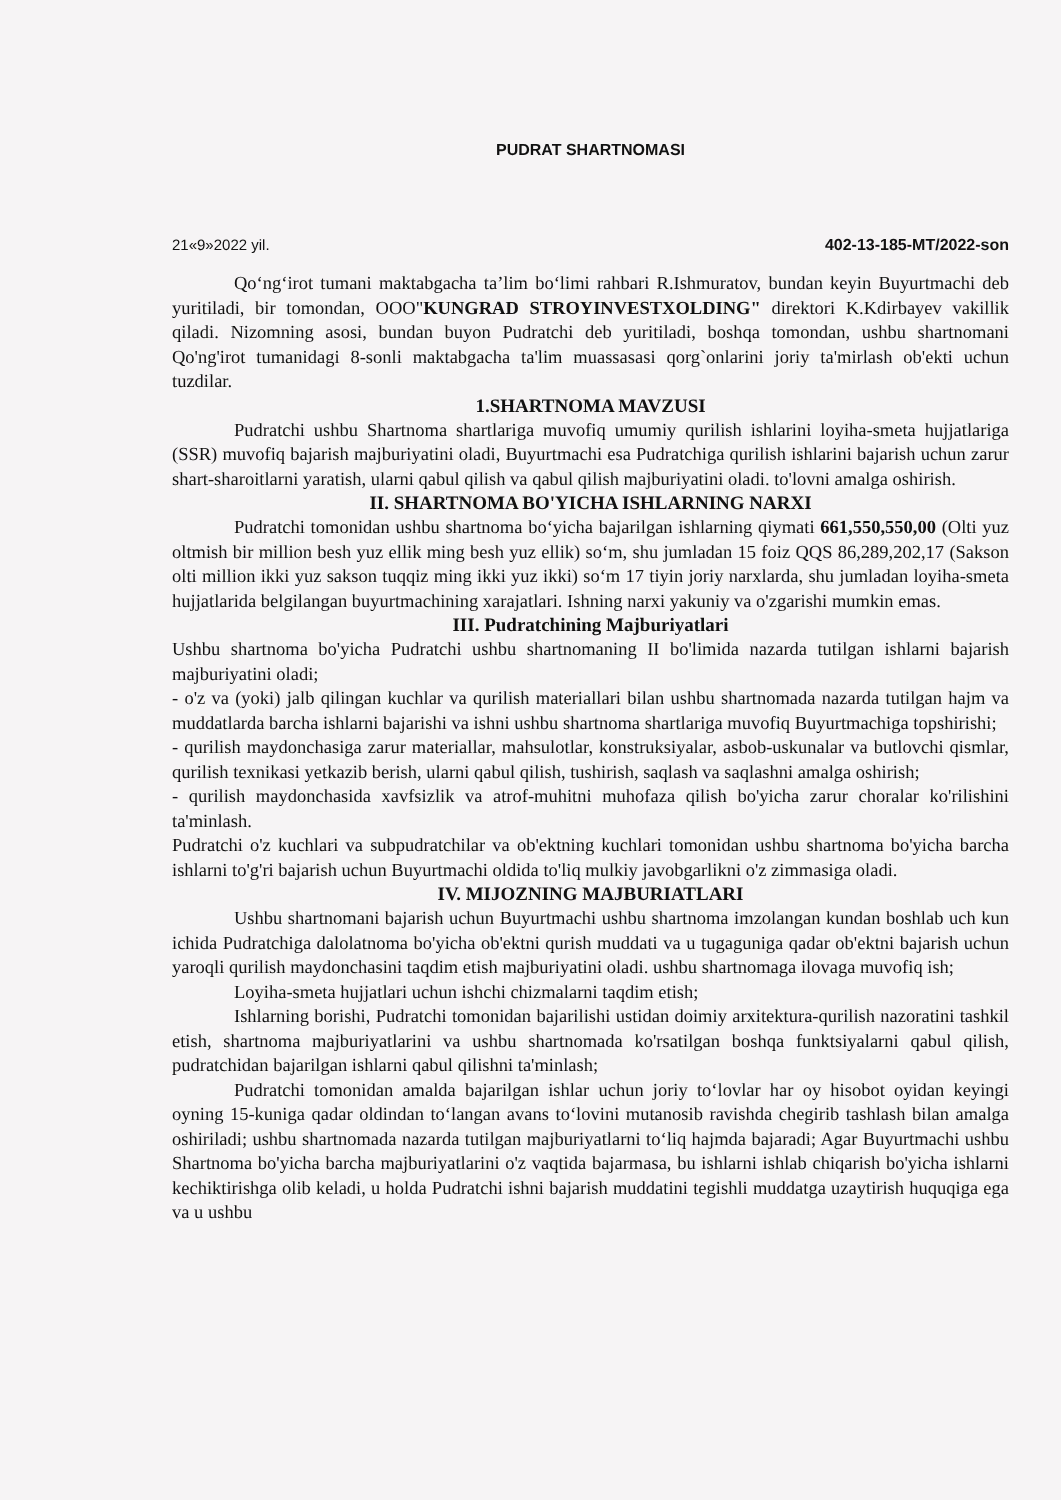PUDRAT SHARTNOMASI
21«9»2022 yil. 402-13-185-MT/2022-son
Qo‘ng‘irot tumani maktabgacha ta’lim bo‘limi rahbari R.Ishmuratov, bundan keyin Buyurtmachi deb yuritiladi, bir tomondan, OOO"KUNGRAD STROYINVESTXOLDING" direktori K.Kdirbayev vakillik qiladi. Nizomning asosi, bundan buyon Pudratchi deb yuritiladi, boshqa tomondan, ushbu shartnomani Qo'ng'irot tumanidagi 8-sonli maktabgacha ta'lim muassasasi qorg`onlarini joriy ta'mirlash ob'ekti uchun tuzdilar.
1.SHARTNOMA MAVZUSI
Pudratchi ushbu Shartnoma shartlariga muvofiq umumiy qurilish ishlarini loyiha-smeta hujjatlariga (SSR) muvofiq bajarish majburiyatini oladi, Buyurtmachi esa Pudratchiga qurilish ishlarini bajarish uchun zarur shart-sharoitlarni yaratish, ularni qabul qilish va qabul qilish majburiyatini oladi. to'lovni amalga oshirish.
II. SHARTNOMA BO'YICHA ISHLARNING NARXI
Pudratchi tomonidan ushbu shartnoma bo‘yicha bajarilgan ishlarning qiymati 661,550,550,00 (Olti yuz oltmish bir million besh yuz ellik ming besh yuz ellik) so‘m, shu jumladan 15 foiz QQS 86,289,202,17 (Sakson olti million ikki yuz sakson tuqqiz ming ikki yuz ikki) so‘m 17 tiyin joriy narxlarda, shu jumladan loyiha-smeta hujjatlarida belgilangan buyurtmachining xarajatlari. Ishning narxi yakuniy va o'zgarishi mumkin emas.
III. Pudratchining Majburiyatlari
Ushbu shartnoma bo'yicha Pudratchi ushbu shartnomaning II bo'limida nazarda tutilgan ishlarni bajarish majburiyatini oladi;
- o'z va (yoki) jalb qilingan kuchlar va qurilish materiallari bilan ushbu shartnomada nazarda tutilgan hajm va muddatlarda barcha ishlarni bajarishi va ishni ushbu shartnoma shartlariga muvofiq Buyurtmachiga topshirishi;
- qurilish maydonchasiga zarur materiallar, mahsulotlar, konstruksiyalar, asbob-uskunalar va butlovchi qismlar, qurilish texnikasi yetkazib berish, ularni qabul qilish, tushirish, saqlash va saqlashni amalga oshirish;
- qurilish maydonchasida xavfsizlik va atrof-muhitni muhofaza qilish bo'yicha zarur choralar ko'rilishini ta'minlash.
Pudratchi o'z kuchlari va subpudratchilar va ob'ektning kuchlari tomonidan ushbu shartnoma bo'yicha barcha ishlarni to'g'ri bajarish uchun Buyurtmachi oldida to'liq mulkiy javobgarlikni o'z zimmasiga oladi.
IV. MIJOZNING MAJBURIATLARI
Ushbu shartnomani bajarish uchun Buyurtmachi ushbu shartnoma imzolangan kundan boshlab uch kun ichida Pudratchiga dalolatnoma bo'yicha ob'ektni qurish muddati va u tugaguniga qadar ob'ektni bajarish uchun yaroqli qurilish maydonchasini taqdim etish majburiyatini oladi. ushbu shartnomaga ilovaga muvofiq ish;
Loyiha-smeta hujjatlari uchun ishchi chizmalarni taqdim etish;
Ishlarning borishi, Pudratchi tomonidan bajarilishi ustidan doimiy arxitektura-qurilish nazoratini tashkil etish, shartnoma majburiyatlarini va ushbu shartnomada ko'rsatilgan boshqa funktsiyalarni qabul qilish, pudratchidan bajarilgan ishlarni qabul qilishni ta'minlash;
Pudratchi tomonidan amalda bajarilgan ishlar uchun joriy to‘lovlar har oy hisobot oyidan keyingi oyning 15-kuniga qadar oldindan to‘langan avans to‘lovini mutanosib ravishda chegirib tashlash bilan amalga oshiriladi; ushbu shartnomada nazarda tutilgan majburiyatlarni to‘liq hajmda bajaradi; Agar Buyurtmachi ushbu Shartnoma bo'yicha barcha majburiyatlarini o'z vaqtida bajarmasa, bu ishlarni ishlab chiqarish bo'yicha ishlarni kechiktirishga olib keladi, u holda Pudratchi ishni bajarish muddatini tegishli muddatga uzaytirish huquqiga ega va u ushbu